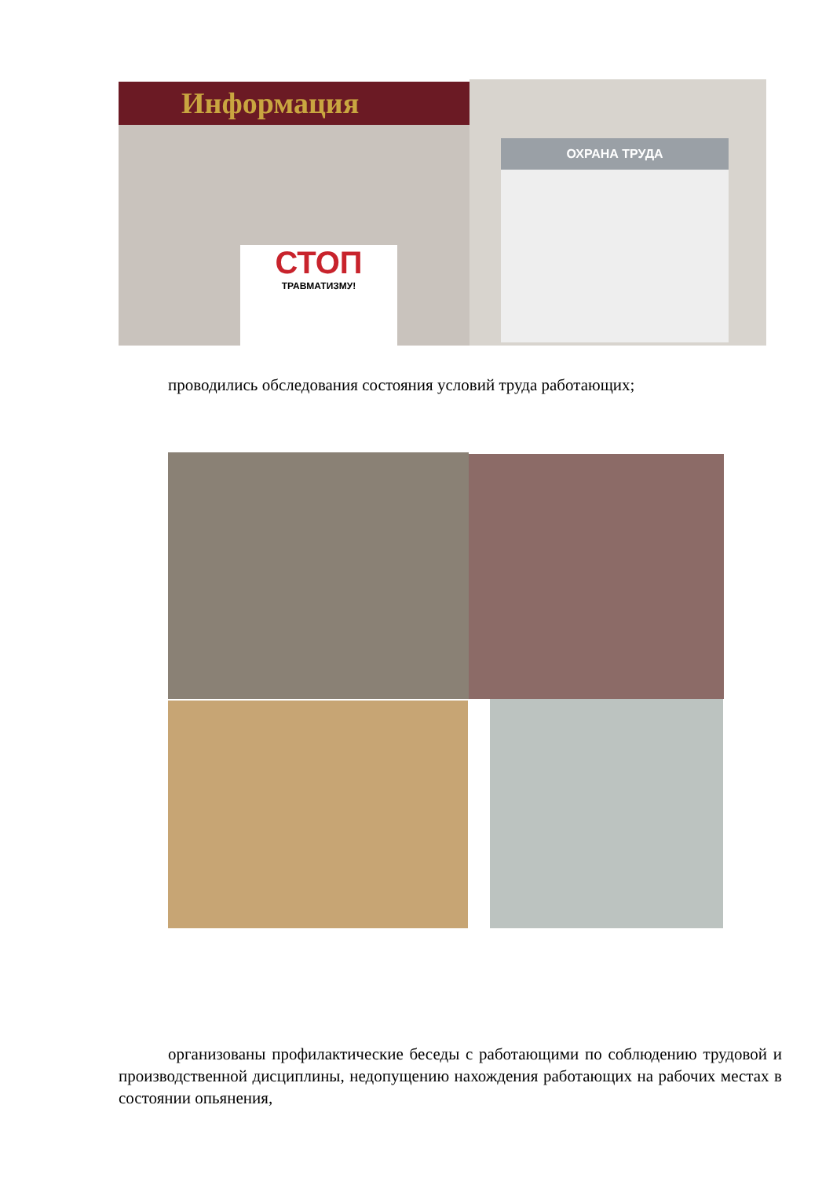Информация
СТОП
ТРАВМАТИЗМУ!
ОХРАНА ТРУДА
проводились обследования состояния условий труда работающих;
организованы профилактические беседы с работающими по соблюдению трудовой и производственной дисциплины, недопущению нахождения работающих на рабочих местах в состоянии опьянения,